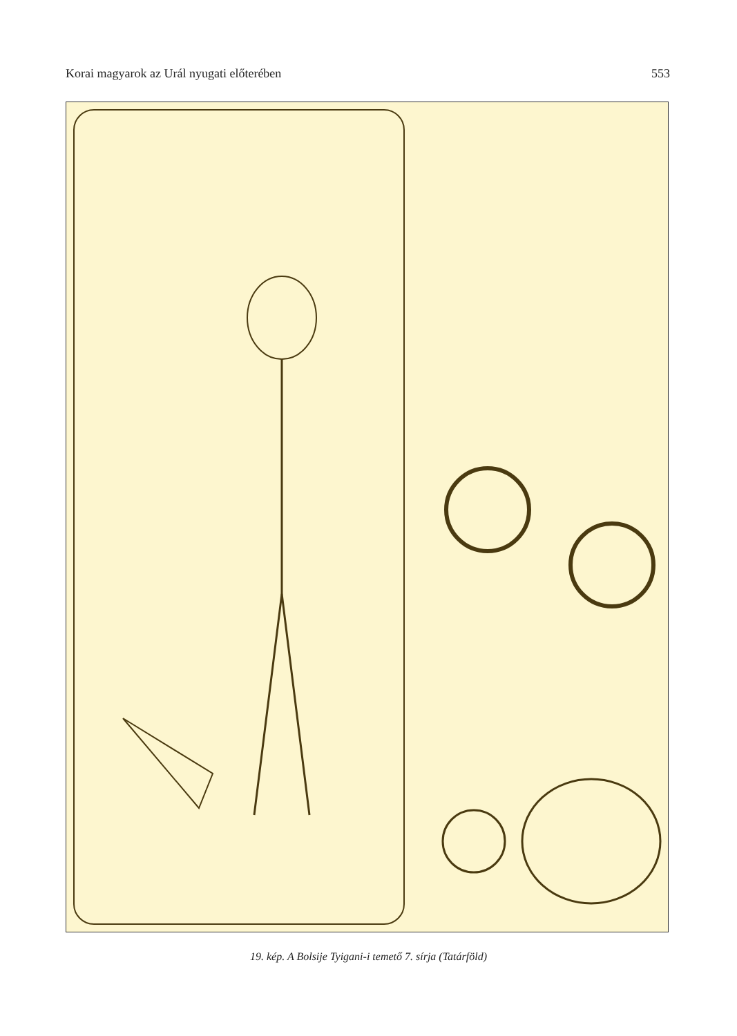Korai magyarok az Urál nyugati előterében 553
19. kép. A Bolsije Tyigani-i temető 7. sírja (Tatárföld)